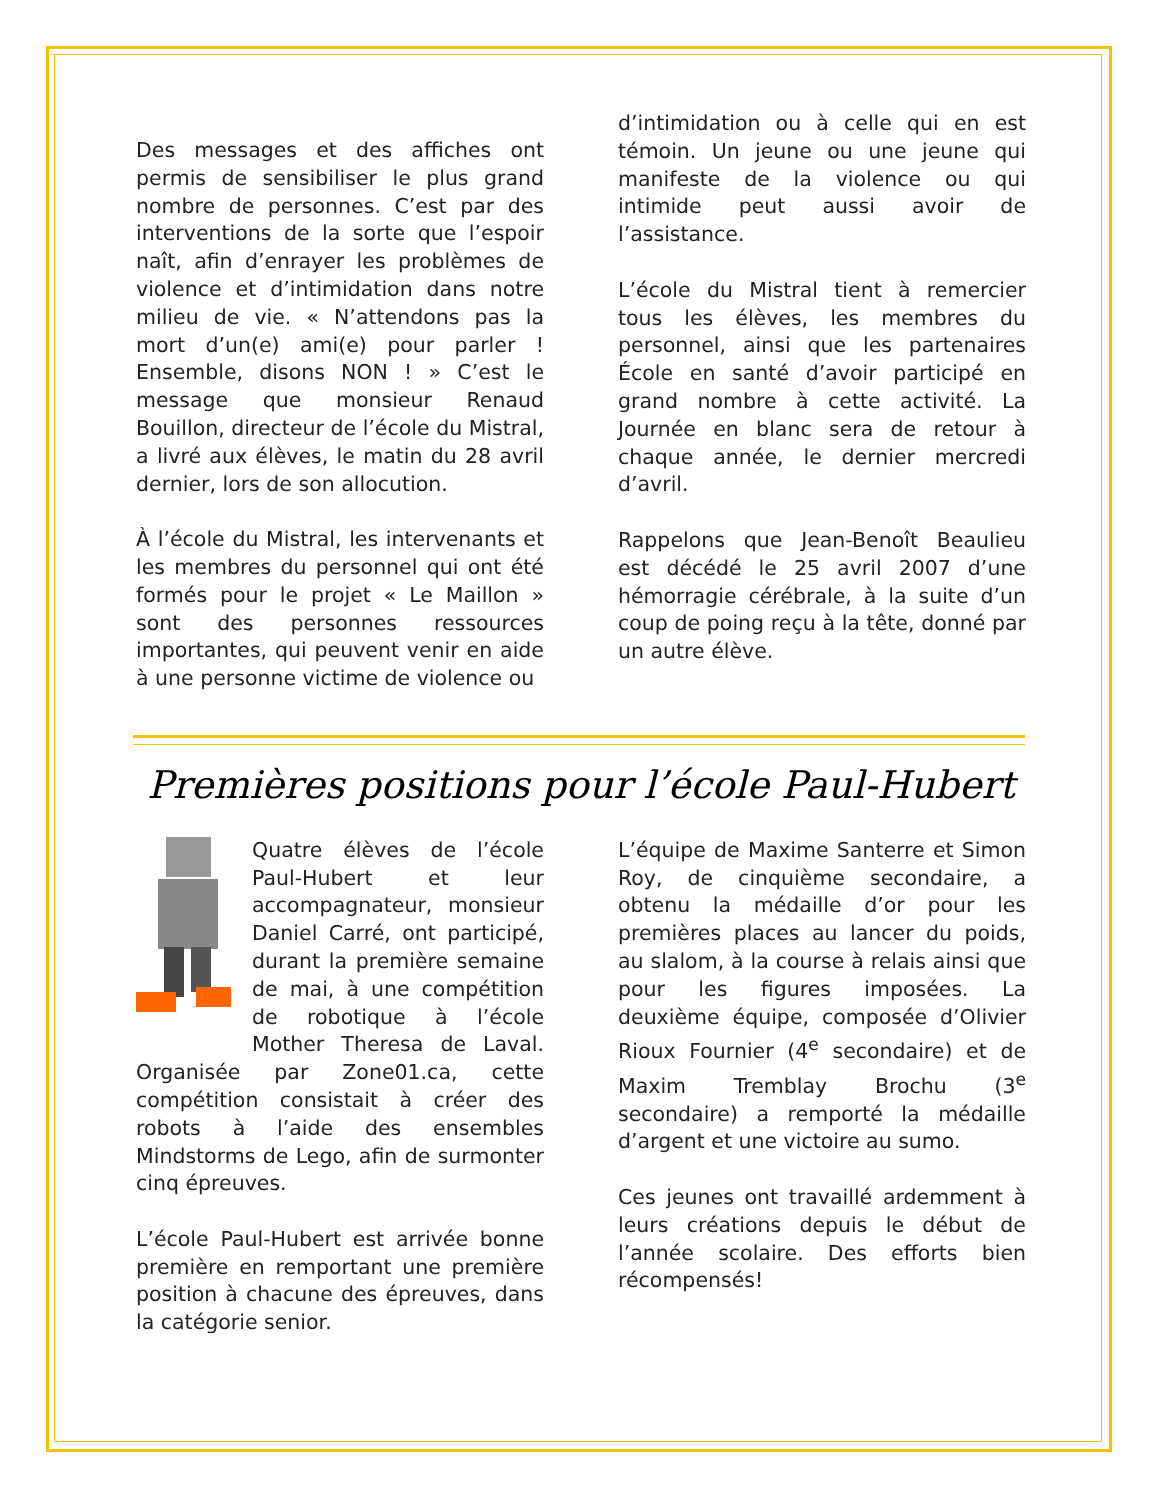Des messages et des affiches ont permis de sensibiliser le plus grand nombre de personnes. C’est par des interventions de la sorte que l’espoir naît, afin d’enrayer les problèmes de violence et d’intimidation dans notre milieu de vie. « N’attendons pas la mort d’un(e) ami(e) pour parler ! Ensemble, disons NON ! » C’est le message que monsieur Renaud Bouillon, directeur de l’école du Mistral, a livré aux élèves, le matin du 28 avril dernier, lors de son allocution.
À l’école du Mistral, les intervenants et les membres du personnel qui ont été formés pour le projet « Le Maillon » sont des personnes ressources importantes, qui peuvent venir en aide à une personne victime de violence ou
d’intimidation ou à celle qui en est témoin. Un jeune ou une jeune qui manifeste de la violence ou qui intimide peut aussi avoir de l’assistance.
L’école du Mistral tient à remercier tous les élèves, les membres du personnel, ainsi que les partenaires École en santé d’avoir participé en grand nombre à cette activité. La Journée en blanc sera de retour à chaque année, le dernier mercredi d’avril.
Rappelons que Jean-Benoît Beaulieu est décédé le 25 avril 2007 d’une hémorragie cérébrale, à la suite d’un coup de poing reçu à la tête, donné par un autre élève.
Premières positions pour l’école Paul-Hubert
Quatre élèves de l’école Paul-Hubert et leur accompagnateur, monsieur Daniel Carré, ont participé, durant la première semaine de mai, à une compétition de robotique à l’école Mother Theresa de Laval. Organisée par Zone01.ca, cette compétition consistait à créer des robots à l’aide des ensembles Mindstorms de Lego, afin de surmonter cinq épreuves.
L’école Paul-Hubert est arrivée bonne première en remportant une première position à chacune des épreuves, dans la catégorie senior.
L’équipe de Maxime Santerre et Simon Roy, de cinquième secondaire, a obtenu la médaille d’or pour les premières places au lancer du poids, au slalom, à la course à relais ainsi que pour les figures imposées. La deuxième équipe, composée d’Olivier Rioux Fournier (4<sup>e</sup> secondaire) et de Maxim Tremblay Brochu (3<sup>e</sup> secondaire) a remporté la médaille d’argent et une victoire au sumo.
Ces jeunes ont travaillé ardemment à leurs créations depuis le début de l’année scolaire. Des efforts bien récompensés!